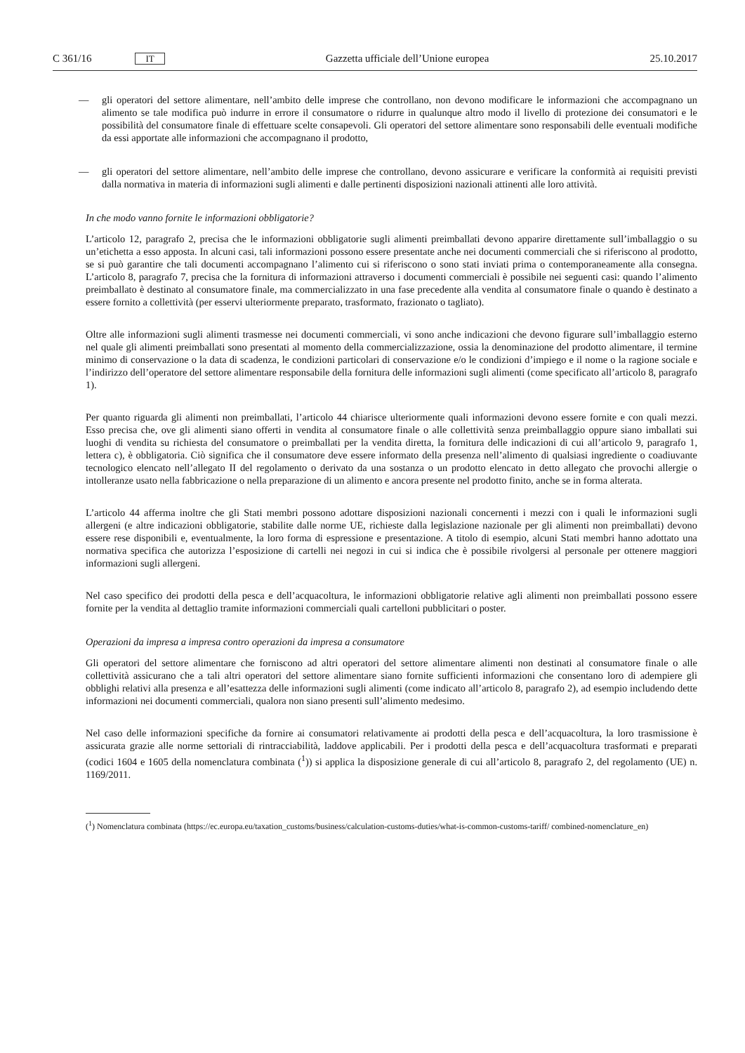C 361/16 IT
Gazzetta ufficiale dell’Unione europea 25.10.2017
— gli operatori del settore alimentare, nell’ambito delle imprese che controllano, non devono modificare le informazioni che accompagnano un alimento se tale modifica può indurre in errore il consumatore o ridurre in qualunque altro modo il livello di protezione dei consumatori e le possibilità del consumatore finale di effettuare scelte consapevoli. Gli operatori del settore alimentare sono responsabili delle eventuali modifiche da essi apportate alle informazioni che accompagnano il prodotto,
— gli operatori del settore alimentare, nell’ambito delle imprese che controllano, devono assicurare e verificare la conformità ai requisiti previsti dalla normativa in materia di informazioni sugli alimenti e dalle pertinenti disposizioni nazionali attinenti alle loro attività.
In che modo vanno fornite le informazioni obbligatorie?
L’articolo 12, paragrafo 2, precisa che le informazioni obbligatorie sugli alimenti preimballati devono apparire direttamente sull’imballaggio o su un’etichetta a esso apposta. In alcuni casi, tali informazioni possono essere presentate anche nei documenti commerciali che si riferiscono al prodotto, se si può garantire che tali documenti accompagnano l’alimento cui si riferiscono o sono stati inviati prima o contemporaneamente alla consegna. L’articolo 8, paragrafo 7, precisa che la fornitura di informazioni attraverso i documenti commerciali è possibile nei seguenti casi: quando l’alimento preimballato è destinato al consumatore finale, ma commercializzato in una fase precedente alla vendita al consumatore finale o quando è destinato a essere fornito a collettività (per esservi ulteriormente preparato, trasformato, frazionato o tagliato).
Oltre alle informazioni sugli alimenti trasmesse nei documenti commerciali, vi sono anche indicazioni che devono figurare sull’imballaggio esterno nel quale gli alimenti preimballati sono presentati al momento della commercializzazione, ossia la denominazione del prodotto alimentare, il termine minimo di conservazione o la data di scadenza, le condizioni particolari di conservazione e/o le condizioni d’impiego e il nome o la ragione sociale e l’indirizzo dell’operatore del settore alimentare responsabile della fornitura delle informazioni sugli alimenti (come specificato all’articolo 8, paragrafo 1).
Per quanto riguarda gli alimenti non preimballati, l’articolo 44 chiarisce ulteriormente quali informazioni devono essere fornite e con quali mezzi. Esso precisa che, ove gli alimenti siano offerti in vendita al consumatore finale o alle collettività senza preimballaggio oppure siano imballati sui luoghi di vendita su richiesta del consumatore o preimballati per la vendita diretta, la fornitura delle indicazioni di cui all’articolo 9, paragrafo 1, lettera c), è obbligatoria. Ciò significa che il consumatore deve essere informato della presenza nell’alimento di qualsiasi ingrediente o coadiuvante tecnologico elencato nell’allegato II del regolamento o derivato da una sostanza o un prodotto elencato in detto allegato che provochi allergie o intolleranze usato nella fabbricazione o nella preparazione di un alimento e ancora presente nel prodotto finito, anche se in forma alterata.
L’articolo 44 afferma inoltre che gli Stati membri possono adottare disposizioni nazionali concernenti i mezzi con i quali le informazioni sugli allergeni (e altre indicazioni obbligatorie, stabilite dalle norme UE, richieste dalla legislazione nazionale per gli alimenti non preimballati) devono essere rese disponibili e, eventualmente, la loro forma di espressione e presentazione. A titolo di esempio, alcuni Stati membri hanno adottato una normativa specifica che autorizza l’esposizione di cartelli nei negozi in cui si indica che è possibile rivolgersi al personale per ottenere maggiori informazioni sugli allergeni.
Nel caso specifico dei prodotti della pesca e dell’acquacoltura, le informazioni obbligatorie relative agli alimenti non preimballati possono essere fornite per la vendita al dettaglio tramite informazioni commerciali quali cartelloni pubblicitari o poster.
Operazioni da impresa a impresa contro operazioni da impresa a consumatore
Gli operatori del settore alimentare che forniscono ad altri operatori del settore alimentare alimenti non destinati al consumatore finale o alle collettività assicurano che a tali altri operatori del settore alimentare siano fornite sufficienti informazioni che consentano loro di adempiere gli obblighi relativi alla presenza e all’esattezza delle informazioni sugli alimenti (come indicato all’articolo 8, paragrafo 2), ad esempio includendo dette informazioni nei documenti commerciali, qualora non siano presenti sull’alimento medesimo.
Nel caso delle informazioni specifiche da fornire ai consumatori relativamente ai prodotti della pesca e dell’acquacoltura, la loro trasmissione è assicurata grazie alle norme settoriali di rintracciabilità, laddove applicabili. Per i prodotti della pesca e dell’acquacoltura trasformati e preparati (codici 1604 e 1605 della nomenclatura combinata (<sup>1</sup>)) si applica la disposizione generale di cui all’articolo 8, paragrafo 2, del regolamento (UE) n. 1169/2011.
(<sup>1</sup>) Nomenclatura combinata (https://ec.europa.eu/taxation_customs/business/calculation-customs-duties/what-is-common-customs-tariff/ combined-nomenclature_en)